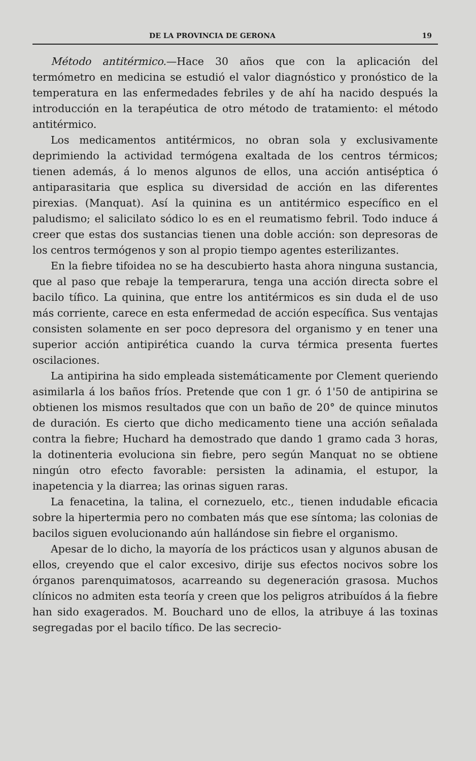DE LA PROVINCIA DE GERONA 19
Método antitérmico.—Hace 30 años que con la aplicación del termómetro en medicina se estudió el valor diagnóstico y pronóstico de la temperatura en las enfermedades febriles y de ahí ha nacido después la introducción en la terapéutica de otro método de tratamiento: el método antitérmico.
Los medicamentos antitérmicos, no obran sola y exclusivamente deprimiendo la actividad termógena exaltada de los centros térmicos; tienen además, á lo menos algunos de ellos, una acción antiséptica ó antiparasitaria que esplica su diversidad de acción en las diferentes pirexias. (Manquat). Así la quinina es un antitérmico específico en el paludismo; el salicilato sódico lo es en el reumatismo febril. Todo induce á creer que estas dos sustancias tienen una doble acción: son depresoras de los centros termógenos y son al propio tiempo agentes esterilizantes.
En la fiebre tifoidea no se ha descubierto hasta ahora ninguna sustancia, que al paso que rebaje la temperarura, tenga una acción directa sobre el bacilo tífico. La quinina, que entre los antitérmicos es sin duda el de uso más corriente, carece en esta enfermedad de acción específica. Sus ventajas consisten solamente en ser poco depresora del organismo y en tener una superior acción antipirética cuando la curva térmica presenta fuertes oscilaciones.
La antipirina ha sido empleada sistemáticamente por Clement queriendo asimilarla á los baños fríos. Pretende que con 1 gr. ó 1'50 de antipirina se obtienen los mismos resultados que con un baño de 20° de quince minutos de duración. Es cierto que dicho medicamento tiene una acción señalada contra la fiebre; Huchard ha demostrado que dando 1 gramo cada 3 horas, la dotinenteria evoluciona sin fiebre, pero según Manquat no se obtiene ningún otro efecto favorable: persisten la adinamia, el estupor, la inapetencia y la diarrea; las orinas siguen raras.
La fenacetina, la talina, el cornezuelo, etc., tienen indudable eficacia sobre la hipertermia pero no combaten más que ese síntoma; las colonias de bacilos siguen evolucionando aún hallándose sin fiebre el organismo.
Apesar de lo dicho, la mayoría de los prácticos usan y algunos abusan de ellos, creyendo que el calor excesivo, dirije sus efectos nocivos sobre los órganos parenquimatosos, acarreando su degeneración grasosa. Muchos clínicos no admiten esta teoría y creen que los peligros atribuídos á la fiebre han sido exagerados. M. Bouchard uno de ellos, la atribuye á las toxinas segregadas por el bacilo tífico. De las secrecio-